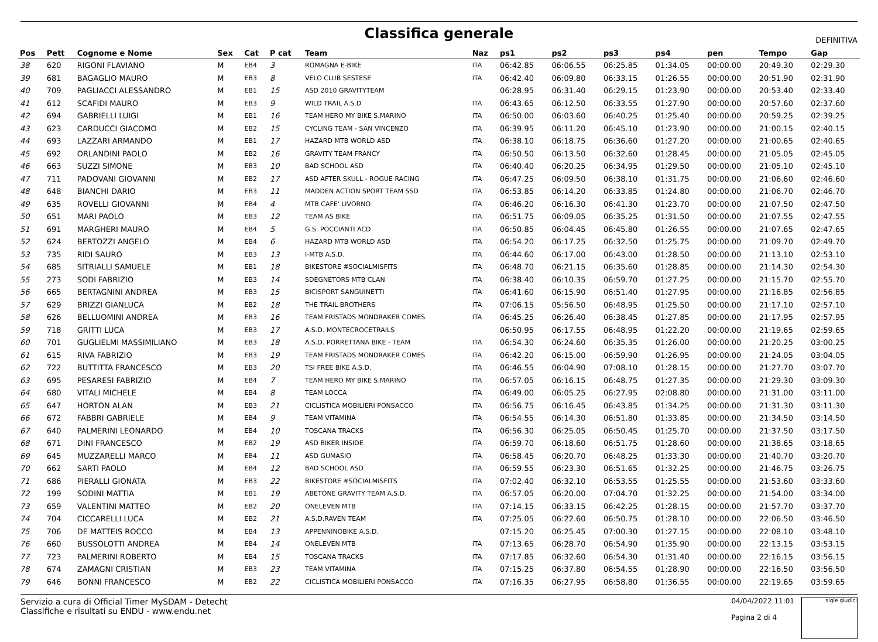Classifica generale
DEFINITIVA
| Pos | Pett | Cognome e Nome | Sex | Cat | P cat | Team | Naz | ps1 | ps2 | ps3 | ps4 | pen | Tempo | Gap |
| --- | --- | --- | --- | --- | --- | --- | --- | --- | --- | --- | --- | --- | --- | --- |
| 38 | 620 | RIGONI FLAVIANO | M | EB4 | 3 | ROMAGNA E-BIKE | ITA | 06:42.85 | 06:06.55 | 06:25.85 | 01:34.05 | 00:00.00 | 20:49.30 | 02:29.30 |
| 39 | 681 | BAGAGLIO MAURO | M | EB3 | 8 | VELO CLUB SESTESE | ITA | 06:42.40 | 06:09.80 | 06:33.15 | 01:26.55 | 00:00.00 | 20:51.90 | 02:31.90 |
| 40 | 709 | PAGLIACCI ALESSANDRO | M | EB1 | 15 | ASD 2010 GRAVITYTEAM | | 06:28.95 | 06:31.40 | 06:29.15 | 01:23.90 | 00:00.00 | 20:53.40 | 02:33.40 |
| 41 | 612 | SCAFIDI MAURO | M | EB3 | 9 | WILD TRAIL A.S.D | ITA | 06:43.65 | 06:12.50 | 06:33.55 | 01:27.90 | 00:00.00 | 20:57.60 | 02:37.60 |
| 42 | 694 | GABRIELLI LUIGI | M | EB1 | 16 | TEAM HERO MY BIKE S.MARINO | ITA | 06:50.00 | 06:03.60 | 06:40.25 | 01:25.40 | 00:00.00 | 20:59.25 | 02:39.25 |
| 43 | 623 | CARDUCCI GIACOMO | M | EB2 | 15 | CYCLING TEAM - SAN VINCENZO | ITA | 06:39.95 | 06:11.20 | 06:45.10 | 01:23.90 | 00:00.00 | 21:00.15 | 02:40.15 |
| 44 | 693 | LAZZARI ARMANDO | M | EB1 | 17 | HAZARD MTB WORLD ASD | ITA | 06:38.10 | 06:18.75 | 06:36.60 | 01:27.20 | 00:00.00 | 21:00.65 | 02:40.65 |
| 45 | 692 | ORLANDINI PAOLO | M | EB2 | 16 | GRAVITY TEAM FRANCY | ITA | 06:50.50 | 06:13.50 | 06:32.60 | 01:28.45 | 00:00.00 | 21:05.05 | 02:45.05 |
| 46 | 663 | SUZZI SIMONE | M | EB3 | 10 | BAD SCHOOL ASD | ITA | 06:40.40 | 06:20.25 | 06:34.95 | 01:29.50 | 00:00.00 | 21:05.10 | 02:45.10 |
| 47 | 711 | PADOVANI GIOVANNI | M | EB2 | 17 | ASD AFTER SKULL - ROGUE RACING | ITA | 06:47.25 | 06:09.50 | 06:38.10 | 01:31.75 | 00:00.00 | 21:06.60 | 02:46.60 |
| 48 | 648 | BIANCHI DARIO | M | EB3 | 11 | MADDEN ACTION SPORT TEAM SSD | ITA | 06:53.85 | 06:14.20 | 06:33.85 | 01:24.80 | 00:00.00 | 21:06.70 | 02:46.70 |
| 49 | 635 | ROVELLI GIOVANNI | M | EB4 | 4 | MTB CAFE' LIVORNO | ITA | 06:46.20 | 06:16.30 | 06:41.30 | 01:23.70 | 00:00.00 | 21:07.50 | 02:47.50 |
| 50 | 651 | MARI PAOLO | M | EB3 | 12 | TEAM AS BIKE | ITA | 06:51.75 | 06:09.05 | 06:35.25 | 01:31.50 | 00:00.00 | 21:07.55 | 02:47.55 |
| 51 | 691 | MARGHERI MAURO | M | EB4 | 5 | G.S. POCCIANTI ACD | ITA | 06:50.85 | 06:04.45 | 06:45.80 | 01:26.55 | 00:00.00 | 21:07.65 | 02:47.65 |
| 52 | 624 | BERTOZZI ANGELO | M | EB4 | 6 | HAZARD MTB WORLD ASD | ITA | 06:54.20 | 06:17.25 | 06:32.50 | 01:25.75 | 00:00.00 | 21:09.70 | 02:49.70 |
| 53 | 735 | RIDI SAURO | M | EB3 | 13 | I-MTB A.S.D. | ITA | 06:44.60 | 06:17.00 | 06:43.00 | 01:28.50 | 00:00.00 | 21:13.10 | 02:53.10 |
| 54 | 685 | SITRIALLI SAMUELE | M | EB1 | 18 | BIKESTORE #SOCIALMISFITS | ITA | 06:48.70 | 06:21.15 | 06:35.60 | 01:28.85 | 00:00.00 | 21:14.30 | 02:54.30 |
| 55 | 273 | SODI FABRIZIO | M | EB3 | 14 | SDEGNETORS MTB CLAN | ITA | 06:38.40 | 06:10.35 | 06:59.70 | 01:27.25 | 00:00.00 | 21:15.70 | 02:55.70 |
| 56 | 665 | BERTAGNINI ANDREA | M | EB3 | 15 | BICISPORT SANGUINETTI | ITA | 06:41.60 | 06:15.90 | 06:51.40 | 01:27.95 | 00:00.00 | 21:16.85 | 02:56.85 |
| 57 | 629 | BRIZZI GIANLUCA | M | EB2 | 18 | THE TRAIL BROTHERS | ITA | 07:06.15 | 05:56.50 | 06:48.95 | 01:25.50 | 00:00.00 | 21:17.10 | 02:57.10 |
| 58 | 626 | BELLUOMINI ANDREA | M | EB3 | 16 | TEAM FRISTADS MONDRAKER COMES | ITA | 06:45.25 | 06:26.40 | 06:38.45 | 01:27.85 | 00:00.00 | 21:17.95 | 02:57.95 |
| 59 | 718 | GRITTI LUCA | M | EB3 | 17 | A.S.D. MONTECROCETRAILS | | 06:50.95 | 06:17.55 | 06:48.95 | 01:22.20 | 00:00.00 | 21:19.65 | 02:59.65 |
| 60 | 701 | GUGLIELMI MASSIMILIANO | M | EB3 | 18 | A.S.D. PORRETTANA BIKE - TEAM | ITA | 06:54.30 | 06:24.60 | 06:35.35 | 01:26.00 | 00:00.00 | 21:20.25 | 03:00.25 |
| 61 | 615 | RIVA FABRIZIO | M | EB3 | 19 | TEAM FRISTADS MONDRAKER COMES | ITA | 06:42.20 | 06:15.00 | 06:59.90 | 01:26.95 | 00:00.00 | 21:24.05 | 03:04.05 |
| 62 | 722 | BUTTITTA FRANCESCO | M | EB3 | 20 | TSI FREE BIKE A.S.D. | ITA | 06:46.55 | 06:04.90 | 07:08.10 | 01:28.15 | 00:00.00 | 21:27.70 | 03:07.70 |
| 63 | 695 | PESARESI FABRIZIO | M | EB4 | 7 | TEAM HERO MY BIKE S.MARINO | ITA | 06:57.05 | 06:16.15 | 06:48.75 | 01:27.35 | 00:00.00 | 21:29.30 | 03:09.30 |
| 64 | 680 | VITALI MICHELE | M | EB4 | 8 | TEAM LOCCA | ITA | 06:49.00 | 06:05.25 | 06:27.95 | 02:08.80 | 00:00.00 | 21:31.00 | 03:11.00 |
| 65 | 647 | HORTON ALAN | M | EB3 | 21 | CICLISTICA MOBILIERI PONSACCO | ITA | 06:56.75 | 06:16.45 | 06:43.85 | 01:34.25 | 00:00.00 | 21:31.30 | 03:11.30 |
| 66 | 672 | FABBRI GABRIELE | M | EB4 | 9 | TEAM VITAMINA | ITA | 06:54.55 | 06:14.30 | 06:51.80 | 01:33.85 | 00:00.00 | 21:34.50 | 03:14.50 |
| 67 | 640 | PALMERINI LEONARDO | M | EB4 | 10 | TOSCANA TRACKS | ITA | 06:56.30 | 06:25.05 | 06:50.45 | 01:25.70 | 00:00.00 | 21:37.50 | 03:17.50 |
| 68 | 671 | DINI FRANCESCO | M | EB2 | 19 | ASD BIKER INSIDE | ITA | 06:59.70 | 06:18.60 | 06:51.75 | 01:28.60 | 00:00.00 | 21:38.65 | 03:18.65 |
| 69 | 645 | MUZZARELLI MARCO | M | EB4 | 11 | ASD GUMASIO | ITA | 06:58.45 | 06:20.70 | 06:48.25 | 01:33.30 | 00:00.00 | 21:40.70 | 03:20.70 |
| 70 | 662 | SARTI PAOLO | M | EB4 | 12 | BAD SCHOOL ASD | ITA | 06:59.55 | 06:23.30 | 06:51.65 | 01:32.25 | 00:00.00 | 21:46.75 | 03:26.75 |
| 71 | 686 | PIERALLI GIONATA | M | EB3 | 22 | BIKESTORE #SOCIALMISFITS | ITA | 07:02.40 | 06:32.10 | 06:53.55 | 01:25.55 | 00:00.00 | 21:53.60 | 03:33.60 |
| 72 | 199 | SODINI MATTIA | M | EB1 | 19 | ABETONE GRAVITY TEAM A.S.D. | ITA | 06:57.05 | 06:20.00 | 07:04.70 | 01:32.25 | 00:00.00 | 21:54.00 | 03:34.00 |
| 73 | 659 | VALENTINI MATTEO | M | EB2 | 20 | ONELEVEN MTB | ITA | 07:14.15 | 06:33.15 | 06:42.25 | 01:28.15 | 00:00.00 | 21:57.70 | 03:37.70 |
| 74 | 704 | CICCARELLI LUCA | M | EB2 | 21 | A.S.D.RAVEN TEAM | ITA | 07:25.05 | 06:22.60 | 06:50.75 | 01:28.10 | 00:00.00 | 22:06.50 | 03:46.50 |
| 75 | 706 | DE MATTEIS ROCCO | M | EB4 | 13 | APPENNINOBIKE A.S.D. | | 07:15.20 | 06:25.45 | 07:00.30 | 01:27.15 | 00:00.00 | 22:08.10 | 03:48.10 |
| 76 | 660 | BUSSOLOTTI ANDREA | M | EB4 | 14 | ONELEVEN MTB | ITA | 07:13.65 | 06:28.70 | 06:54.90 | 01:35.90 | 00:00.00 | 22:13.15 | 03:53.15 |
| 77 | 723 | PALMERINI ROBERTO | M | EB4 | 15 | TOSCANA TRACKS | ITA | 07:17.85 | 06:32.60 | 06:54.30 | 01:31.40 | 00:00.00 | 22:16.15 | 03:56.15 |
| 78 | 674 | ZAMAGNI CRISTIAN | M | EB3 | 23 | TEAM VITAMINA | ITA | 07:15.25 | 06:37.80 | 06:54.55 | 01:28.90 | 00:00.00 | 22:16.50 | 03:56.50 |
| 79 | 646 | BONNI FRANCESCO | M | EB2 | 22 | CICLISTICA MOBILIERI PONSACCO | ITA | 07:16.35 | 06:27.95 | 06:58.80 | 01:36.55 | 00:00.00 | 22:19.65 | 03:59.65 |
Servizio a cura di Official Timer MySDAM - Detecht
Classifiche e risultati su ENDU - www.endu.net
04/04/2022 11:01
Pagina 2 di 4
sigle giudici